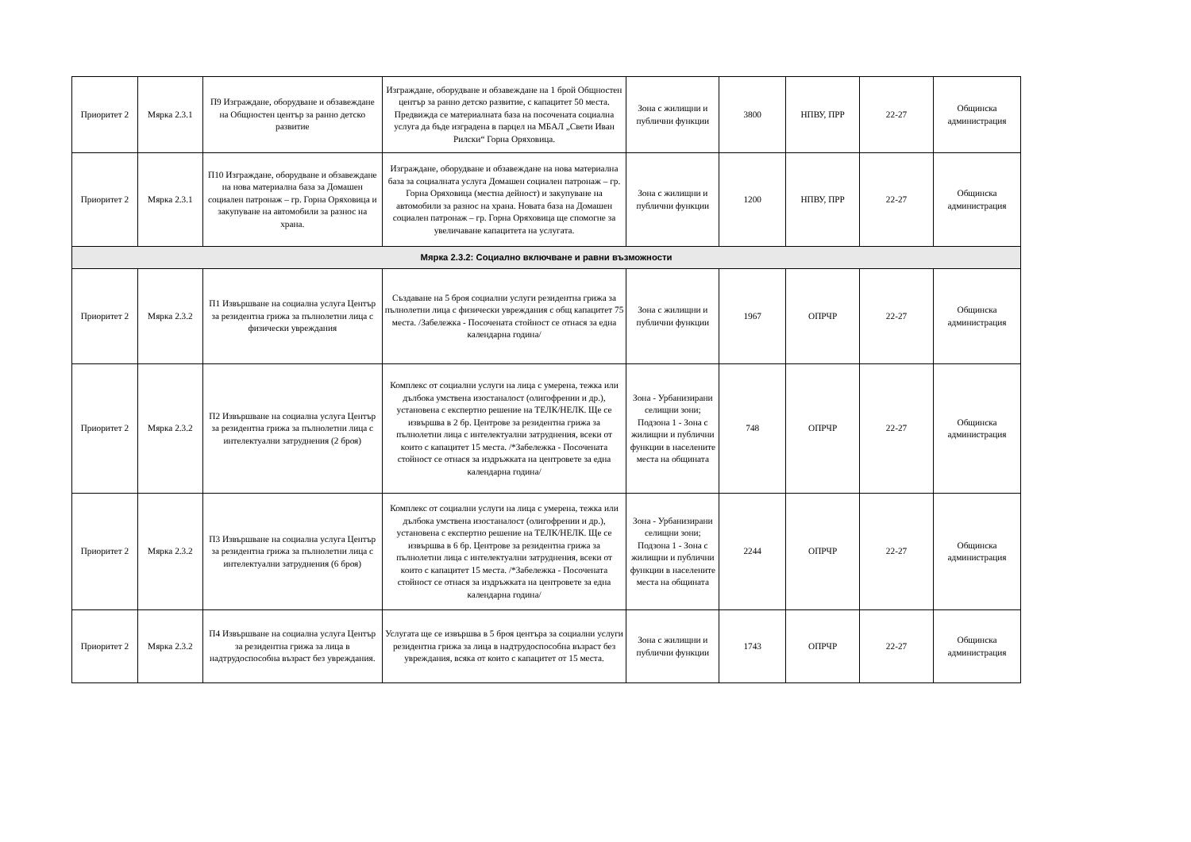| Приоритет 2 | Мярка 2.3.1 | П9 Изграждане, оборудване и обзавеждане на Общностен център за ранно детско развитие | Изграждане, оборудване и обзавеждане на 1 брой Общностен център за ранно детско развитие, с капацитет 50 места. Предвижда се материалната база на посочената социална услуга да бъде изградена в парцел на МБАЛ „Свети Иван Рилски“ Горна Оряховица. | Зона с жилищни и публични функции | 3800 | НПВУ, ПРР | 22-27 | Общинска администрация |
| Приоритет 2 | Мярка 2.3.1 | П10 Изграждане, оборудване и обзавеждане на нова материална база за Домашен социален патронаж – гр. Горна Оряховица и закупуване на автомобили за разнос на храна. | Изграждане, оборудване и обзавеждане на нова материална база за социалната услуга Домашен социален патронаж – гр. Горна Оряховица (местна дейност) и закупуване на автомобили за разнос на храна. Новата база на Домашен социален патронаж – гр. Горна Оряховица ще спомогне за увеличаване капацитета на услугата. | Зона с жилищни и публични функции | 1200 | НПВУ, ПРР | 22-27 | Общинска администрация |
| Мярка 2.3.2: Социално включване и равни възможности | | | | | | | | |
| Приоритет 2 | Мярка 2.3.2 | П1 Извършване на социална услуга Център за резидентна грижа за пълнолетни лица с физически увреждания | Създаване на 5 броя социални услуги резидентна грижа за пълнолетни лица с физически увреждания с общ капацитет 75 места. /Забележка - Посочената стойност се отнася за една календарна година/ | Зона с жилищни и публични функции | 1967 | ОПРЧР | 22-27 | Общинска администрация |
| Приоритет 2 | Мярка 2.3.2 | П2 Извършване на социална услуга Център за резидентна грижа за пълнолетни лица с интелектуални затруднения (2 броя) | Комплекс от социални услуги на лица с умерена, тежка или дълбока умствена изостаналост (олигофрении и др.), установена с експертно решение на ТЕЛК/НЕЛК. Ще се извършва в 2 бр. Центрове за резидентна грижа за пълнолетни лица с интелектуални затруднения, всеки от които с капацитет 15 места. /*Забележка - Посочената стойност се отнася за издръжката на центровете за една календарна година/ | Зона - Урбанизирани селищни зони; Подзона 1 - Зона с жилищни и публични функции в населените места на общината | 748 | ОПРЧР | 22-27 | Общинска администрация |
| Приоритет 2 | Мярка 2.3.2 | П3 Извършване на социална услуга Център за резидентна грижа за пълнолетни лица с интелектуални затруднения (6 броя) | Комплекс от социални услуги на лица с умерена, тежка или дълбока умствена изостаналост (олигофрении и др.), установена с експертно решение на ТЕЛК/НЕЛК. Ще се извършва в 6 бр. Центрове за резидентна грижа за пълнолетни лица с интелектуални затруднения, всеки от които с капацитет 15 места. /*Забележка - Посочената стойност се отнася за издръжката на центровете за една календарна година/ | Зона - Урбанизирани селищни зони; Подзона 1 - Зона с жилищни и публични функции в населените места на общината | 2244 | ОПРЧР | 22-27 | Общинска администрация |
| Приоритет 2 | Мярка 2.3.2 | П4 Извършване на социална услуга Център за резидентна грижа за лица в надтрудоспособна възраст без увреждания. | Услугата ще се извършва в 5 броя центъра за социални услуги резидентна грижа за лица в надтрудоспособна възраст без увреждания, всяка от които с капацитет от 15 места. | Зона с жилищни и публични функции | 1743 | ОПРЧР | 22-27 | Общинска администрация |